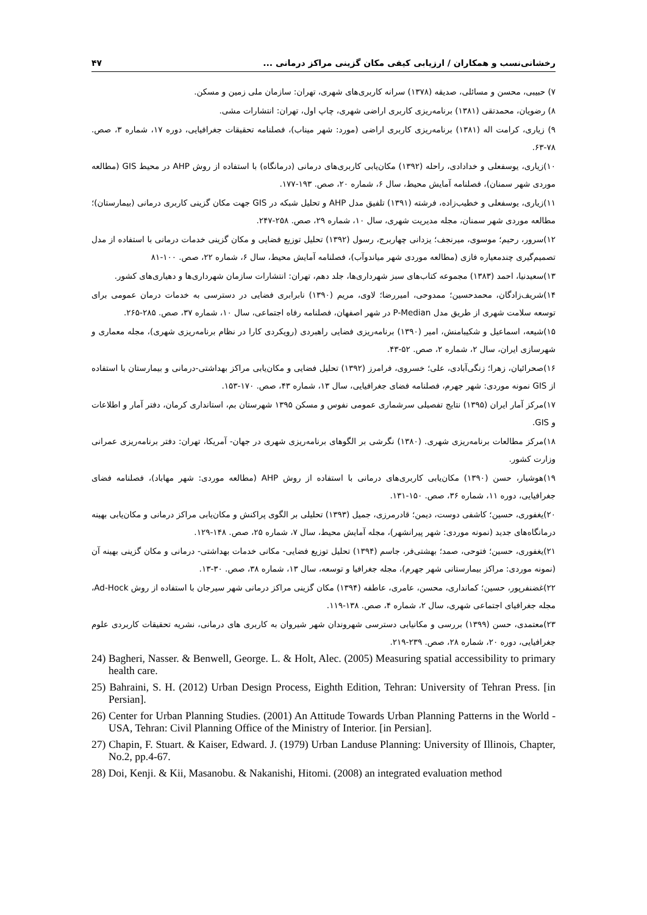رخشانی‌نسب و همکاران / ارزیابی کیفی مکان گزینی مراکز درمانی ... ۴۷
۷) حبیبی، محسن و مسائلی، صدیقه (۱۳۷۸) سرانه کاربری‌های شهری، تهران: سازمان ملی زمین و مسکن.
۸) رضویان، محمدتقی (۱۳۸۱) برنامه‌ریزی کاربری اراضی شهری، چاپ اول، تهران: انتشارات مشی.
۹) زیاری، کرامت اله (۱۳۸۱) برنامه‌ریزی کاربری اراضی (مورد: شهر میناب)، فصلنامه تحقیقات جغرافیایی، دوره ۱۷، شماره ۳، صص. ۷۸-۶۳.
۱۰)زیاری، یوسفعلی و خدادادی، راحله (۱۳۹۲) مکان‌یابی کاربری‌های درمانی (درمانگاه) با استفاده از روش AHP در محیط GIS (مطالعه موردی شهر سمنان)، فصلنامه آمایش محیط، سال ۶، شماره ۲۰، صص. ۱۹۳-۱۷۷.
۱۱)زیاری، یوسفعلی و خطیب‌زاده، فرشته (۱۳۹۱) تلفیق مدل AHP و تحلیل شبکه در GIS جهت مکان گزینی کاربری درمانی (بیمارستان)؛ مطالعه موردی شهر سمنان، مجله مدیریت شهری، سال ۱۰، شماره ۲۹، صص. ۲۵۸-۲۴۷.
۱۲)سرور، رحیم؛ موسوی، میرنجف؛ یزدانی چهاربرج، رسول (۱۳۹۲) تحلیل توزیع فضایی و مکان گزینی خدمات درمانی با استفاده از مدل تصمیم‌گیری چندمعیاره فازی (مطالعه موردی شهر میاندوآب)، فصلنامه آمایش محیط، سال ۶، شماره ۲۲، صص. ۱۰۰-۸۱
۱۳)سعیدنیا، احمد (۱۳۸۳) مجموعه کتاب‌های سبز شهرداری‌ها، جلد دهم، تهران: انتشارات سازمان شهرداری‌ها و دهیاری‌های کشور.
۱۴)شریف‌زادگان، محمدحسین؛ ممدوحی، امیررضا؛ لاوی، مریم (۱۳۹۰) نابرابری فضایی در دسترسی به خدمات درمان عمومی برای توسعه سلامت شهری از طریق مدل P-Median در شهر اصفهان، فصلنامه رفاه اجتماعی، سال ۱۰، شماره ۳۷، صص. ۲۸۵-۲۶۵.
۱۵)شیعه، اسماعیل و شکیبامنش، امیر (۱۳۹۰) برنامه‌ریزی فضایی راهبردی (رویکردی کارا در نظام برنامه‌ریزی شهری)، مجله معماری و شهرسازی ایران، سال ۲، شماره ۲، صص. ۵۲-۴۳.
۱۶)صحرائیان، زهرا؛ زنگی‌آبادی، علی؛ خسروی، فرامرز (۱۳۹۲) تحلیل فضایی و مکان‌یابی مراکز بهداشتی-درمانی و بیمارستان با استفاده از GIS نمونه موردی: شهر جهرم، فصلنامه فضای جغرافیایی، سال ۱۳، شماره ۴۳، صص. ۱۷۰-۱۵۳.
۱۷)مرکز آمار ایران (۱۳۹۵) نتایج تفصیلی سرشماری عمومی نفوس و مسکن ۱۳۹۵ شهرستان بم، استانداری کرمان، دفتر آمار و اطلاعات و GIS.
۱۸)مرکز مطالعات برنامه‌ریزی شهری. (۱۳۸۰) نگرشی بر الگوهای برنامه‌ریزی شهری در جهان- آمریکا، تهران: دفتر برنامه‌ریزی عمرانی وزارت کشور.
۱۹)هوشیار، حسن (۱۳۹۰) مکان‌یابی کاربری‌های درمانی با استفاده از روش AHP (مطالعه موردی: شهر مهاباد)، فصلنامه فضای جغرافیایی، دوره ۱۱، شماره ۳۶، صص. ۱۵۰-۱۳۱.
۲۰)یغفوری، حسین؛ کاشفی دوست، دیمن؛ قادرمرزی، جمیل (۱۳۹۳) تحلیلی بر الگوی پراکنش و مکان‌یابی مراکز درمانی و مکان‌یابی بهینه درمانگاه‌های جدید (نمونه موردی: شهر پیرانشهر)، مجله آمایش محیط، سال ۷، شماره ۲۵، صص. ۱۴۸-۱۲۹.
۲۱)یغفوری، حسین؛ فتوحی، صمد؛ بهشتی‌فر، جاسم (۱۳۹۴) تحلیل توزیع فضایی- مکانی خدمات بهداشتی- درمانی و مکان گزینی بهینه آن (نمونه موردی: مراکز بیمارستانی شهر جهرم)، مجله جغرافیا و توسعه، سال ۱۳، شماره ۳۸، صص. ۳۰-۱۳.
۲۲)غضنفرپور، حسین؛ کمانداری، محسن، عامری، عاطفه (۱۳۹۴) مکان گزینی مراکز درمانی شهر سیرجان با استفاده از روش Ad-Hock، مجله جغرافیای اجتماعی شهری، سال ۲، شماره ۴، صص. ۱۳۸-۱۱۹.
۲۳)معتمدی، حسن (۱۳۹۹) بررسی و مکانیابی دسترسی شهروندان شهر شیروان به کاربری های درمانی، نشریه تحقیقات کاربردی علوم جغرافیایی، دوره ۲۰، شماره ۲۸، صص. ۲۳۹-۲۱۹.
24) Bagheri, Nasser. & Benwell, George. L. & Holt, Alec. (2005) Measuring spatial accessibility to primary health care.
25) Bahraini, S. H. (2012) Urban Design Process, Eighth Edition, Tehran: University of Tehran Press. [in Persian].
26) Center for Urban Planning Studies. (2001) An Attitude Towards Urban Planning Patterns in the World - USA, Tehran: Civil Planning Office of the Ministry of Interior. [in Persian].
27) Chapin, F. Stuart. & Kaiser, Edward. J. (1979) Urban Landuse Planning: University of Illinois, Chapter, No.2, pp.4-67.
28) Doi, Kenji. & Kii, Masanobu. & Nakanishi, Hitomi. (2008) an integrated evaluation method